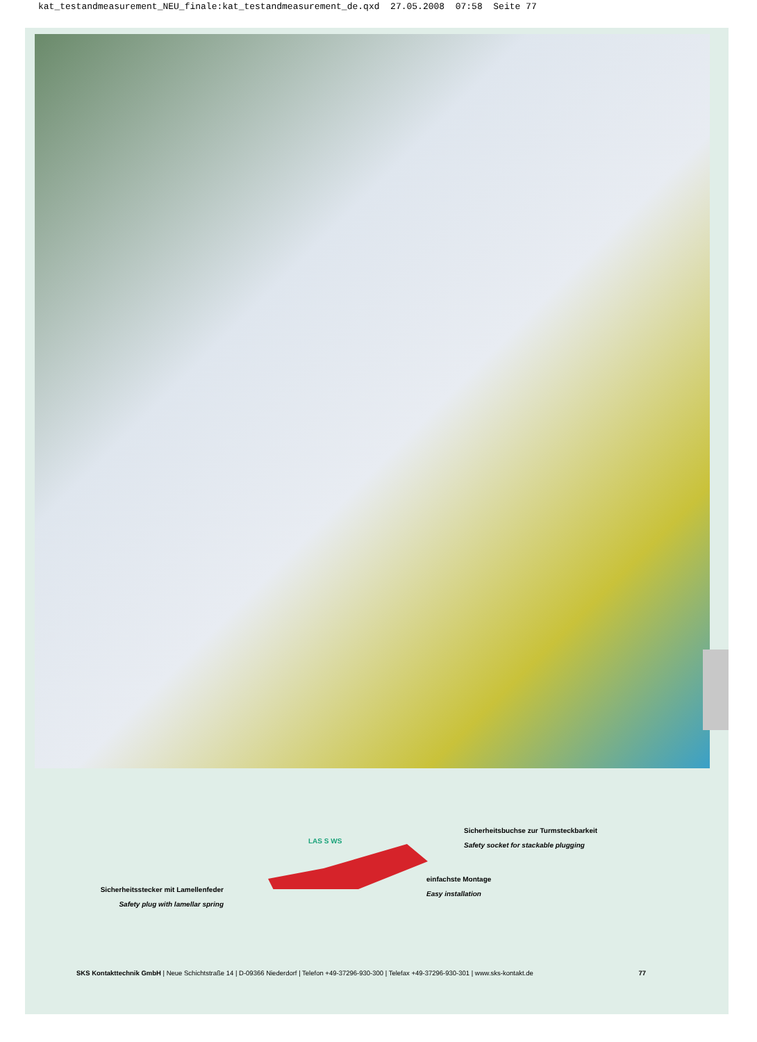kat_testandmeasurement_NEU_finale:kat_testandmeasurement_de.qxd 27.05.2008 07:58 Seite 77
LAS S WS
Sicherheitsbuchse zur Turmsteckbarkeit
Safety socket for stackable plugging
einfachste Montage
Easy installation
Sicherheitsstecker mit Lamellenfeder
Safety plug with lamellar spring
SKS Kontakttechnik GmbH | Neue Schichtstraße 14 | D-09366 Niederdorf | Telefon +49-37296-930-300 | Telefax +49-37296-930-301 | www.sks-kontakt.de 77